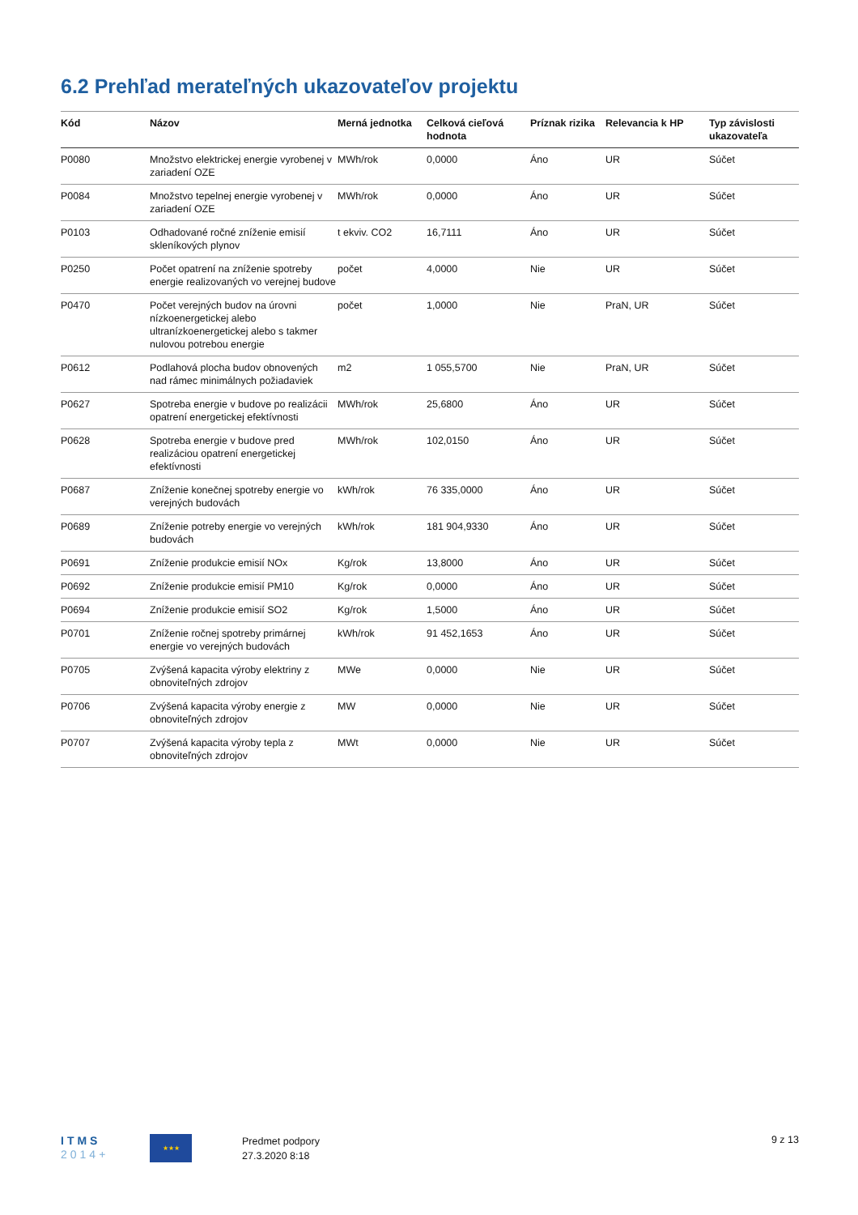6.2 Prehľad merateľných ukazovateľov projektu
| Kód | Názov | Merná jednotka | Celková cieľová hodnota | Príznak rizika | Relevancia k HP | Typ závislosti ukazovateľa |
| --- | --- | --- | --- | --- | --- | --- |
| P0080 | Množstvo elektrickej energie vyrobenej v zariadení OZE | MWh/rok | 0,0000 | Áno | UR | Súčet |
| P0084 | Množstvo tepelnej energie vyrobenej v zariadení OZE | MWh/rok | 0,0000 | Áno | UR | Súčet |
| P0103 | Odhadované ročné zníženie emisií skleníkových plynov | t ekviv. CO2 | 16,7111 | Áno | UR | Súčet |
| P0250 | Počet opatrení na zníženie spotreby energie realizovaných vo verejnej budove | počet | 4,0000 | Nie | UR | Súčet |
| P0470 | Počet verejných budov na úrovni nízkoenergetickej alebo ultranízkoenergetickej alebo s takmer nulovou potrebou energie | počet | 1,0000 | Nie | PraN, UR | Súčet |
| P0612 | Podlahová plocha budov obnovených nad rámec minimálnych požiadaviek | m2 | 1 055,5700 | Nie | PraN, UR | Súčet |
| P0627 | Spotreba energie v budove po realizácii opatrení energetickej efektívnosti | MWh/rok | 25,6800 | Áno | UR | Súčet |
| P0628 | Spotreba energie v budove pred realizáciou opatrení energetickej efektívnosti | MWh/rok | 102,0150 | Áno | UR | Súčet |
| P0687 | Zníženie konečnej spotreby energie vo verejných budovách | kWh/rok | 76 335,0000 | Áno | UR | Súčet |
| P0689 | Zníženie potreby energie vo verejných budovách | kWh/rok | 181 904,9330 | Áno | UR | Súčet |
| P0691 | Zníženie produkcie emisií NOx | Kg/rok | 13,8000 | Áno | UR | Súčet |
| P0692 | Zníženie produkcie emisií PM10 | Kg/rok | 0,0000 | Áno | UR | Súčet |
| P0694 | Zníženie produkcie emisií SO2 | Kg/rok | 1,5000 | Áno | UR | Súčet |
| P0701 | Zníženie ročnej spotreby primárnej energie vo verejných budovách | kWh/rok | 91 452,1653 | Áno | UR | Súčet |
| P0705 | Zvýšená kapacita výroby elektriny z obnoviteľných zdrojov | MWe | 0,0000 | Nie | UR | Súčet |
| P0706 | Zvýšená kapacita výroby energie z obnoviteľných zdrojov | MW | 0,0000 | Nie | UR | Súčet |
| P0707 | Zvýšená kapacita výroby tepla z obnoviteľných zdrojov | MWt | 0,0000 | Nie | UR | Súčet |
ITMS
2014+
★★★
Predmet podpory
27.3.2020 8:18
9 z 13